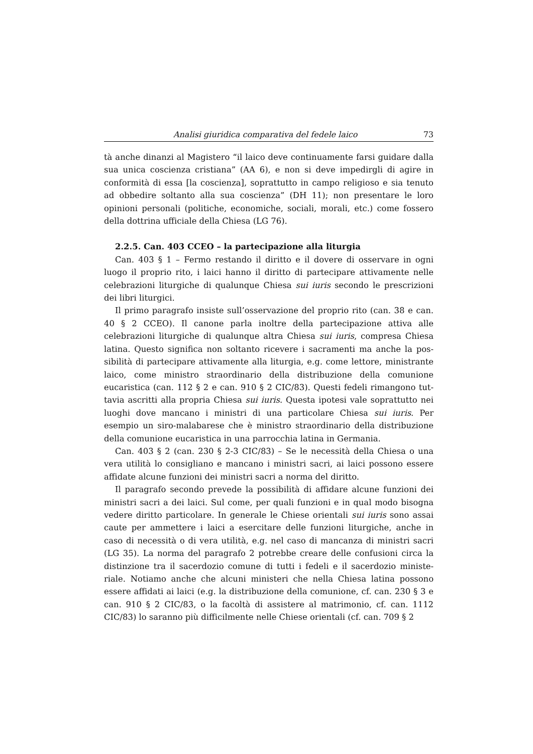Analisi giuridica comparativa del fedele laico 73
tà anche dinanzi al Magistero “il laico deve continuamente farsi guidare dalla sua unica coscienza cristiana” (AA 6), e non si deve impedirgli di agi­re in conformità di essa [la coscienza], soprattutto in campo religioso e sia tenuto ad obbedire soltanto alla sua coscienza” (DH 11); non presentare le loro opinioni personali (politiche, economiche, sociali, morali, etc.) come fossero della dottrina ufficiale della Chiesa (LG 76).
2.2.5. Can. 403 CCEO – la partecipazione alla liturgia
Can. 403 § 1 – Fermo restando il diritto e il dovere di osservare in ogni luogo il proprio rito, i laici hanno il diritto di partecipare attivamente nelle celebrazioni liturgiche di qualunque Chiesa sui iuris secondo le prescri­zioni dei libri liturgici.
Il primo paragrafo insiste sull’osservazione del proprio rito (can. 38 e can. 40 § 2 CCEO). Il canone parla inoltre della partecipazione attiva alle celebrazioni liturgiche di qualunque altra Chiesa sui iuris, compresa Chiesa latina. Questo significa non soltanto ricevere i sacramenti ma anche la pos­sibilità di partecipare attivamente alla liturgia, e.g. come lettore, ministran­te laico, come ministro straordinario della distribuzione della comunione eucaristica (can. 112 § 2 e can. 910 § 2 CIC/83). Questi fedeli rimangono tut­tavia ascritti alla propria Chiesa sui iuris. Questa ipotesi vale soprattutto nei luoghi dove mancano i ministri di una particolare Chiesa sui iuris. Per esempio un siro-malabarese che è ministro straordinario della distribuzione della comunione eucaristica in una parrocchia latina in Germania.
Can. 403 § 2 (can. 230 § 2-3 CIC/83) – Se le necessità della Chiesa o una vera utilità lo consigliano e mancano i ministri sacri, ai laici possono esse­re affidate alcune funzioni dei ministri sacri a norma del diritto.
Il paragrafo secondo prevede la possibilità di affidare alcune funzioni dei ministri sacri a dei laici. Sul come, per quali funzioni e in qual modo bisogna vedere diritto particolare. In generale le Chiese orientali sui iuris sono assai caute per ammettere i laici a esercitare delle funzioni liturgiche, anche in caso di necessità o di vera utilità, e.g. nel caso di mancanza di ministri sacri (LG 35). La norma del paragrafo 2 potrebbe creare delle confusioni circa la distinzione tra il sacerdozio comune di tutti i fedeli e il sacerdozio ministe­riale. Notiamo anche che alcuni ministeri che nella Chiesa latina possono essere affidati ai laici (e.g. la distribuzione della comunione, cf. can. 230 § 3 e can. 910 § 2 CIC/83, o la facoltà di assistere al matrimonio, cf. can. 1112 CIC/83) lo saranno più difficilmente nelle Chiese orientali (cf. can. 709 § 2